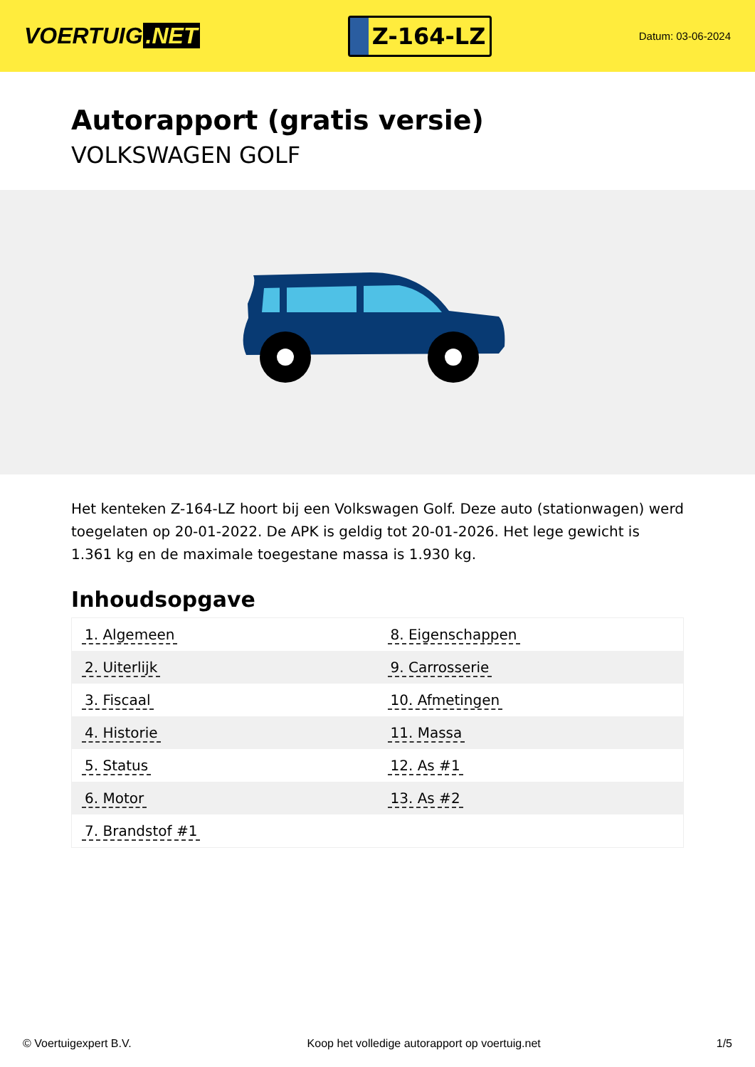VOERTUIG.NET
Z-164-LZ
Datum: 03-06-2024
Autorapport (gratis versie)
VOLKSWAGEN GOLF
Het kenteken Z-164-LZ hoort bij een Volkswagen Golf. Deze auto (stationwagen) werd toegelaten op 20-01-2022. De APK is geldig tot 20-01-2026. Het lege gewicht is 1.361 kg en de maximale toegestane massa is 1.930 kg.
Inhoudsopgave
| 1. Algemeen | 8. Eigenschappen |
| 2. Uiterlijk | 9. Carrosserie |
| 3. Fiscaal | 10. Afmetingen |
| 4. Historie | 11. Massa |
| 5. Status | 12. As #1 |
| 6. Motor | 13. As #2 |
| 7. Brandstof #1 | |
© Voertuigexpert B.V. Koop het volledige autorapport op voertuig.net 1/5